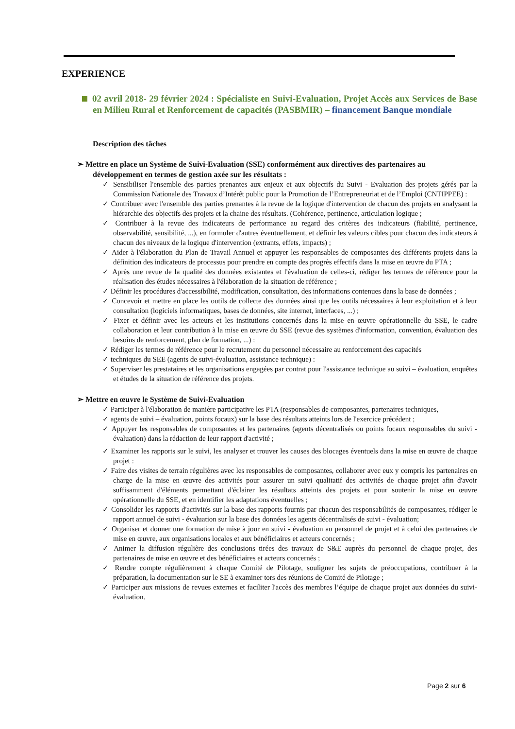EXPERIENCE
02 avril 2018- 29 février 2024 : Spécialiste en Suivi-Evaluation, Projet Accès aux Services de Base en Milieu Rural et Renforcement de capacités (PASBMIR) – financement Banque mondiale
Description des tâches
➢ Mettre en place un Système de Suivi-Evaluation (SSE) conformément aux directives des partenaires au développement en termes de gestion axée sur les résultats :
✓ Sensibiliser l'ensemble des parties prenantes aux enjeux et aux objectifs du Suivi - Evaluation des projets gérés par la Commission Nationale des Travaux d’Intérêt public pour la Promotion de l’Entrepreneuriat et de l’Emploi (CNTIPPEE) :
✓ Contribuer avec l'ensemble des parties prenantes à la revue de la logique d'intervention de chacun des projets en analysant la hiérarchie des objectifs des projets et la chaine des résultats. (Cohérence, pertinence, articulation logique ;
✓ Contribuer à la revue des indicateurs de performance au regard des critères des indicateurs (fiabilité, pertinence, observabilité, sensibilité, ...), en formuler d'autres éventuellement, et définir les valeurs cibles pour chacun des indicateurs à chacun des niveaux de la logique d'intervention (extrants, effets, impacts) ;
✓ Aider à l'élaboration du Plan de Travail Annuel et appuyer les responsables de composantes des différents projets dans la définition des indicateurs de processus pour prendre en compte des progrès effectifs dans la mise en œuvre du PTA ;
✓ Après une revue de la qualité des données existantes et l'évaluation de celles-ci, rédiger les termes de référence pour la réalisation des études nécessaires à l'élaboration de la situation de référence ;
✓ Définir les procédures d'accessibilité, modification, consultation, des informations contenues dans la base de données ;
✓ Concevoir et mettre en place les outils de collecte des données ainsi que les outils nécessaires à leur exploitation et à leur consultation (logiciels informatiques, bases de données, site internet, interfaces, ...) ;
✓ Fixer et définir avec les acteurs et les institutions concernés dans la mise en œuvre opérationnelle du SSE, le cadre collaboration et leur contribution à la mise en œuvre du SSE (revue des systèmes d'information, convention, évaluation des besoins de renforcement, plan de formation, ...) :
✓ Rédiger les termes de référence pour le recrutement du personnel nécessaire au renforcement des capacités
✓ techniques du SEE (agents de suivi-évaluation, assistance technique) :
✓ Superviser les prestataires et les organisations engagées par contrat pour l'assistance technique au suivi – évaluation, enquêtes et études de la situation de référence des projets.
➢ Mettre en œuvre le Système de Suivi-Evaluation
✓ Participer à l'élaboration de manière participative les PTA (responsables de composantes, partenaires techniques,
✓ agents de suivi – évaluation, points focaux) sur la base des résultats atteints lors de l'exercice précédent ;
✓ Appuyer les responsables de composantes et les partenaires (agents décentralisés ou points focaux responsables du suivi - évaluation) dans la rédaction de leur rapport d'activité ;
✓ Examiner les rapports sur le suivi, les analyser et trouver les causes des blocages éventuels dans la mise en œuvre de chaque projet :
✓ Faire des visites de terrain régulières avec les responsables de composantes, collaborer avec eux y compris les partenaires en charge de la mise en œuvre des activités pour assurer un suivi qualitatif des activités de chaque projet afin d'avoir suffisamment d'éléments permettant d'éclairer les résultats atteints des projets et pour soutenir la mise en œuvre opérationnelle du SSE, et en identifier les adaptations éventuelles ;
✓ Consolider les rapports d'activités sur la base des rapports fournis par chacun des responsabilités de composantes, rédiger le rapport annuel de suivi - évaluation sur la base des données les agents décentralisés de suivi - évaluation;
✓ Organiser et donner une formation de mise à jour en suivi - évaluation au personnel de projet et à celui des partenaires de mise en œuvre, aux organisations locales et aux bénéficiaires et acteurs concernés ;
✓ Animer la diffusion régulière des conclusions tirées des travaux de S&E auprès du personnel de chaque projet, des partenaires de mise en œuvre et des bénéficiaires et acteurs concernés ;
✓ Rendre compte régulièrement à chaque Comité de Pilotage, souligner les sujets de préoccupations, contribuer à la préparation, la documentation sur le SE à examiner tors des réunions de Comité de Pilotage ;
✓ Participer aux missions de revues externes et faciliter l'accès des membres l’équipe de chaque projet aux données du suivi-évaluation.
Page 2 sur 6